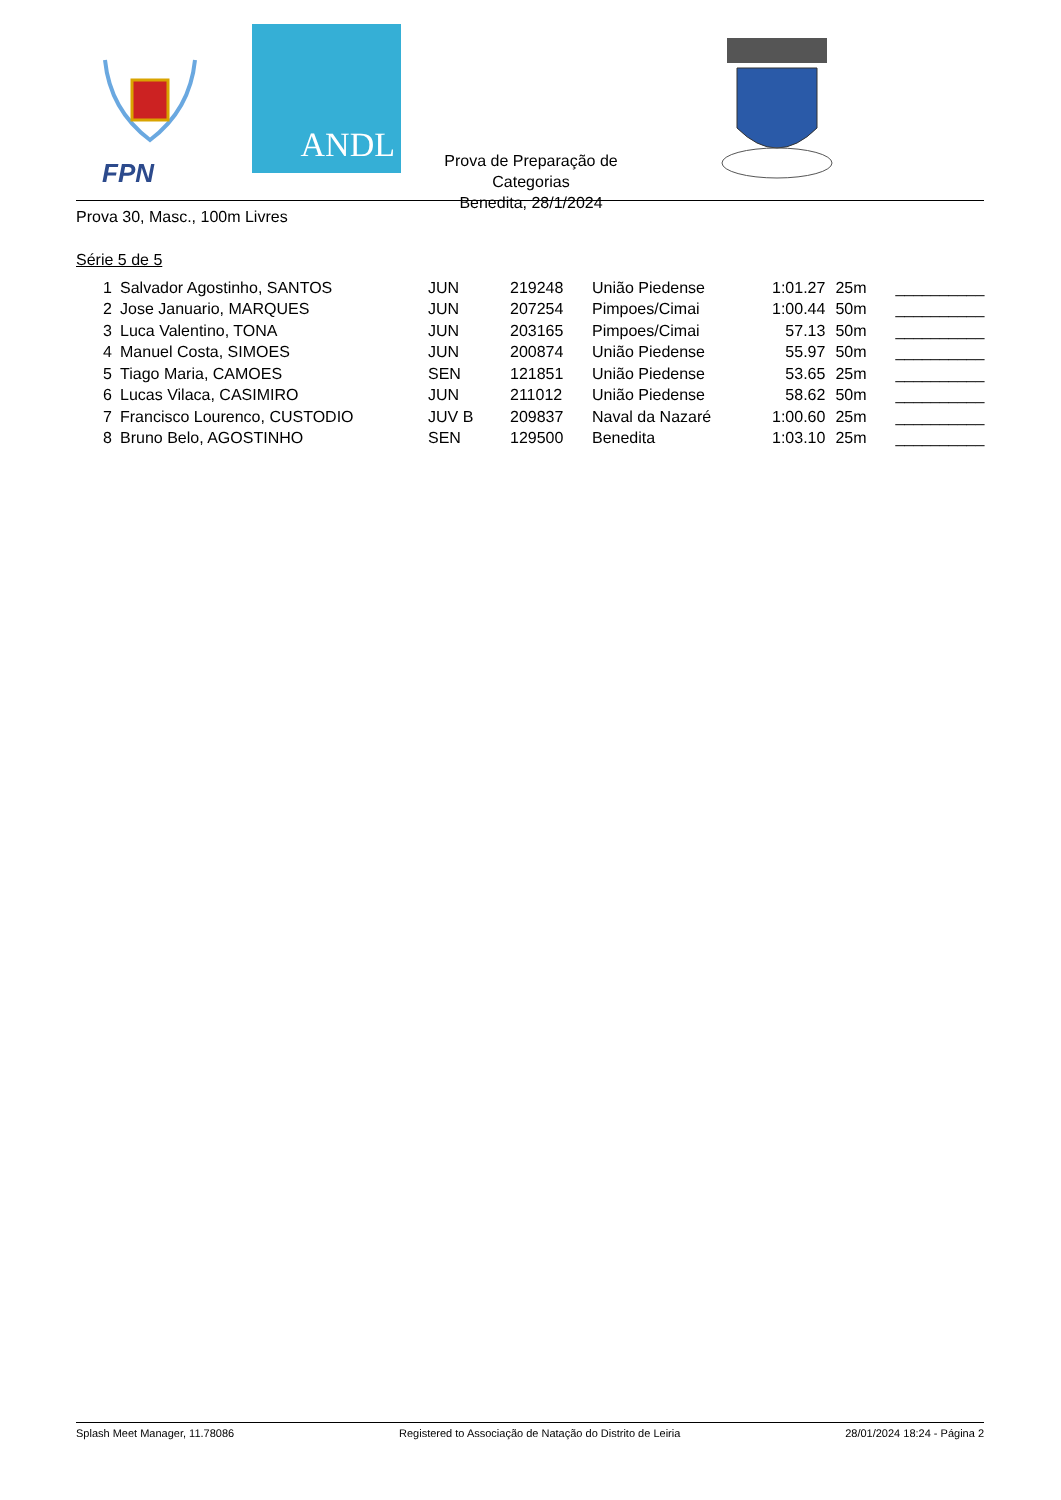FPN
ANDL
Prova de Preparação de Categorias
Benedita, 28/1/2024
Prova 30, Masc., 100m Livres
Série 5 de 5
| 1 | Salvador Agostinho, SANTOS | JUN | 219248 | União Piedense | 1:01.27 | 25m | __________ |
| 2 | Jose Januario, MARQUES | JUN | 207254 | Pimpoes/Cimai | 1:00.44 | 50m | __________ |
| 3 | Luca Valentino, TONA | JUN | 203165 | Pimpoes/Cimai | 57.13 | 50m | __________ |
| 4 | Manuel Costa, SIMOES | JUN | 200874 | União Piedense | 55.97 | 50m | __________ |
| 5 | Tiago Maria, CAMOES | SEN | 121851 | União Piedense | 53.65 | 25m | __________ |
| 6 | Lucas Vilaca, CASIMIRO | JUN | 211012 | União Piedense | 58.62 | 50m | __________ |
| 7 | Francisco Lourenco, CUSTODIO | JUV B | 209837 | Naval da Nazaré | 1:00.60 | 25m | __________ |
| 8 | Bruno Belo, AGOSTINHO | SEN | 129500 | Benedita | 1:03.10 | 25m | __________ |
Splash Meet Manager, 11.78086 Registered to Associação de Natação do Distrito de Leiria 28/01/2024 18:24 - Página 2